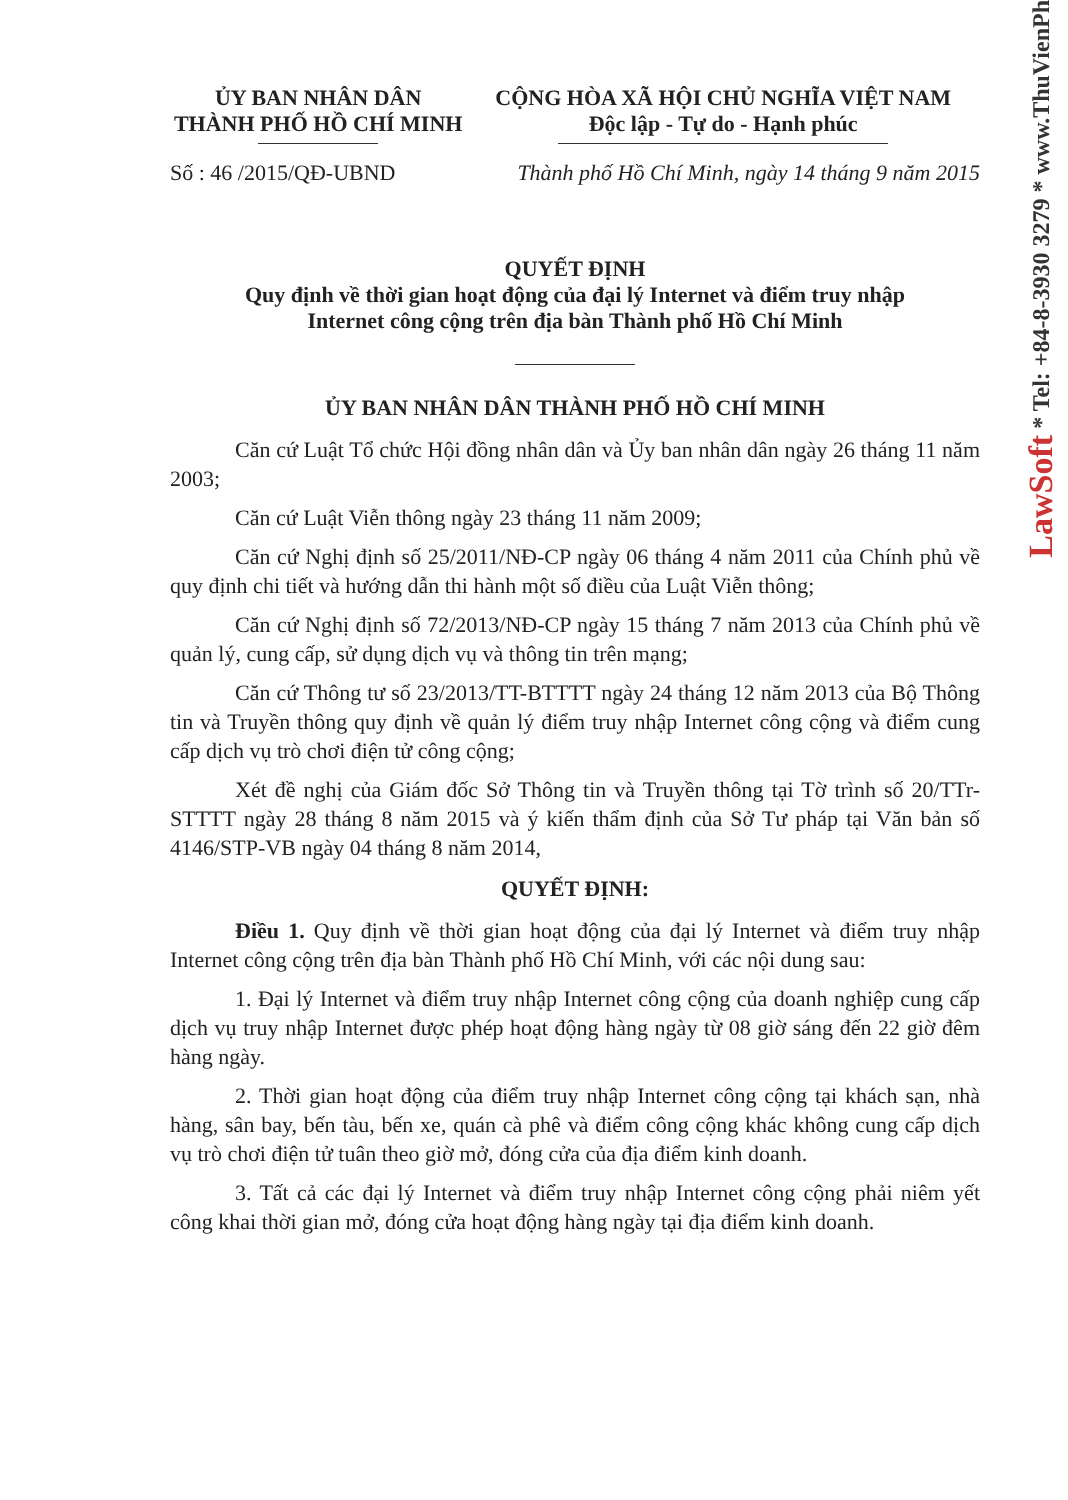ỦY BAN NHÂN DÂN
THÀNH PHỐ HỒ CHÍ MINH
CỘNG HÒA XÃ HỘI CHỦ NGHĨA VIỆT NAM
Độc lập - Tự do - Hạnh phúc
Số : 46 /2015/QĐ-UBND Thành phố Hồ Chí Minh, ngày 14 tháng 9 năm 2015
QUYẾT ĐỊNH
Quy định về thời gian hoạt động của đại lý Internet và điểm truy nhập
Internet công cộng trên địa bàn Thành phố Hồ Chí Minh
ỦY BAN NHÂN DÂN THÀNH PHỐ HỒ CHÍ MINH
Căn cứ Luật Tổ chức Hội đồng nhân dân và Ủy ban nhân dân ngày 26 tháng 11 năm 2003;
Căn cứ Luật Viễn thông ngày 23 tháng 11 năm 2009;
Căn cứ Nghị định số 25/2011/NĐ-CP ngày 06 tháng 4 năm 2011 của Chính phủ về quy định chi tiết và hướng dẫn thi hành một số điều của Luật Viễn thông;
Căn cứ Nghị định số 72/2013/NĐ-CP ngày 15 tháng 7 năm 2013 của Chính phủ về quản lý, cung cấp, sử dụng dịch vụ và thông tin trên mạng;
Căn cứ Thông tư số 23/2013/TT-BTTTT ngày 24 tháng 12 năm 2013 của Bộ Thông tin và Truyền thông quy định về quản lý điểm truy nhập Internet công cộng và điểm cung cấp dịch vụ trò chơi điện tử công cộng;
Xét đề nghị của Giám đốc Sở Thông tin và Truyền thông tại Tờ trình số 20/TTr-STTTT ngày 28 tháng 8 năm 2015 và ý kiến thẩm định của Sở Tư pháp tại Văn bản số 4146/STP-VB ngày 04 tháng 8 năm 2014,
QUYẾT ĐỊNH:
Điều 1. Quy định về thời gian hoạt động của đại lý Internet và điểm truy nhập Internet công cộng trên địa bàn Thành phố Hồ Chí Minh, với các nội dung sau:
1. Đại lý Internet và điểm truy nhập Internet công cộng của doanh nghiệp cung cấp dịch vụ truy nhập Internet được phép hoạt động hàng ngày từ 08 giờ sáng đến 22 giờ đêm hàng ngày.
2. Thời gian hoạt động của điểm truy nhập Internet công cộng tại khách sạn, nhà hàng, sân bay, bến tàu, bến xe, quán cà phê và điểm công cộng khác không cung cấp dịch vụ trò chơi điện tử tuân theo giờ mở, đóng cửa của địa điểm kinh doanh.
3. Tất cả các đại lý Internet và điểm truy nhập Internet công cộng phải niêm yết công khai thời gian mở, đóng cửa hoạt động hàng ngày tại địa điểm kinh doanh.
LawSoft * Tel: +84-8-3930 3279 * www.ThuVienPh